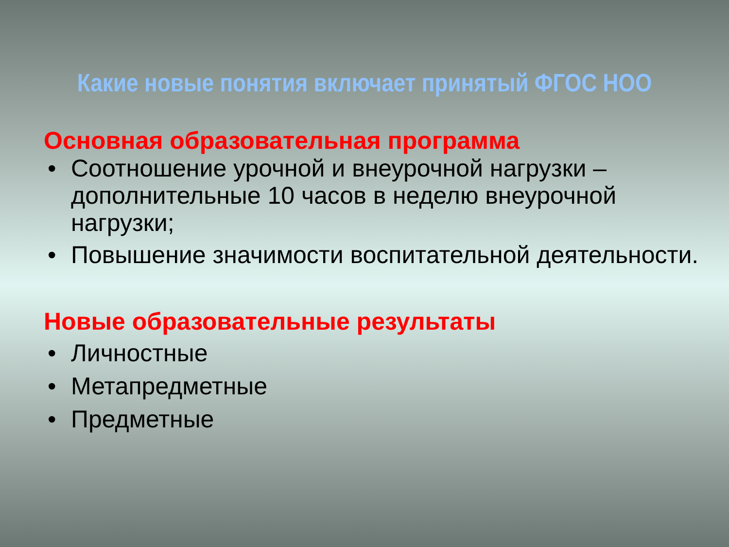Какие новые понятия включает принятый ФГОС НОО
Основная образовательная программа
• Соотношение урочной и внеурочной нагрузки – дополнительные 10 часов в неделю внеурочной нагрузки;
• Повышение значимости воспитательной деятельности.
Новые образовательные результаты
• Личностные
• Метапредметные
• Предметные